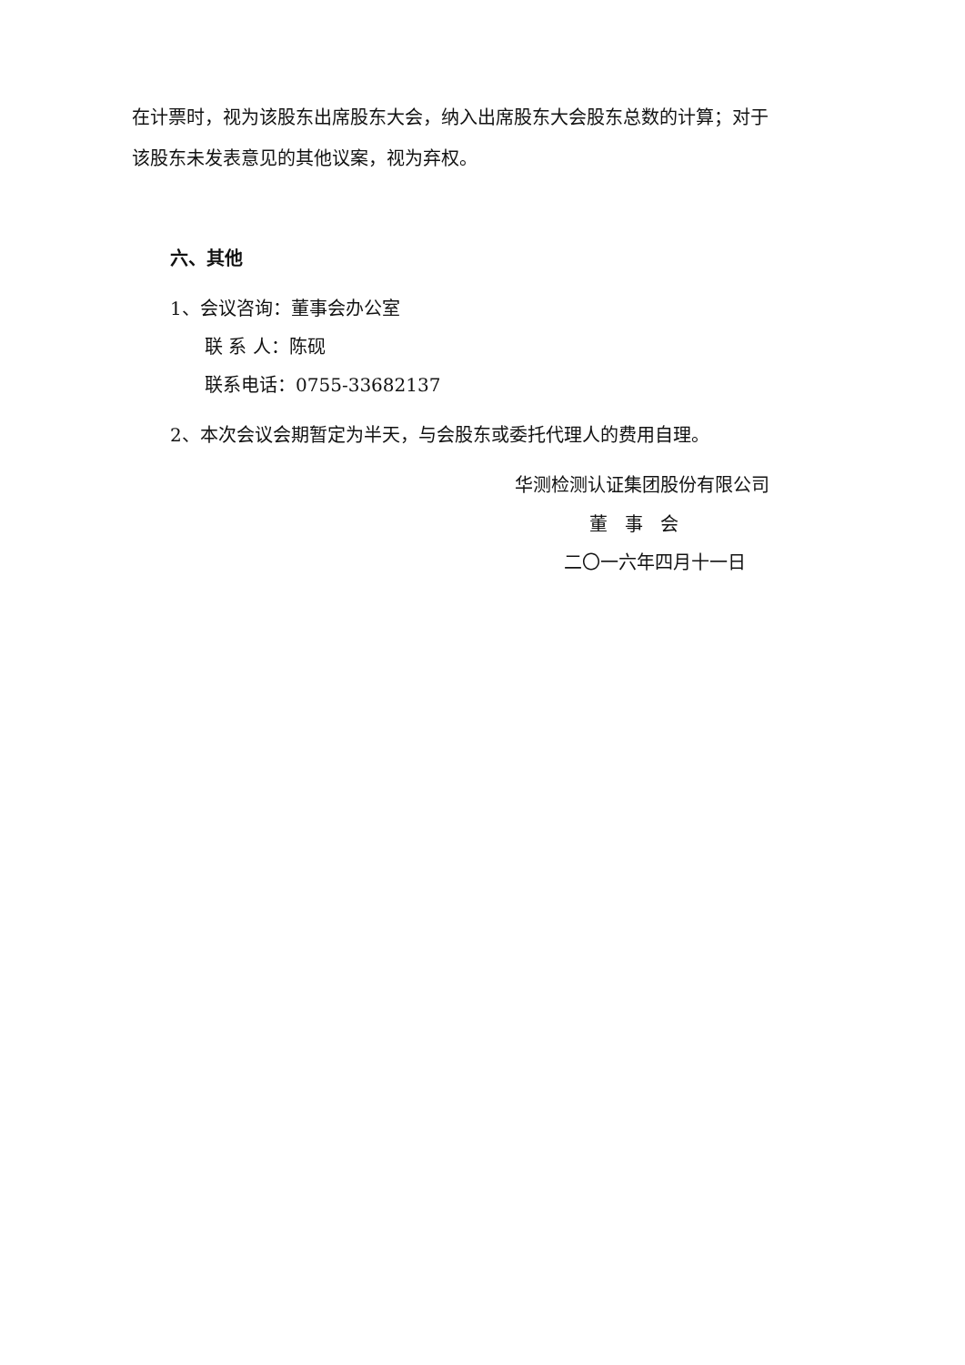在计票时，视为该股东出席股东大会，纳入出席股东大会股东总数的计算；对于
该股东未发表意见的其他议案，视为弃权。
六、其他
1、会议咨询：董事会办公室
联 系 人：陈砚
联系电话：0755-33682137
2、本次会议会期暂定为半天，与会股东或委托代理人的费用自理。
华测检测认证集团股份有限公司
董 事 会
二〇一六年四月十一日